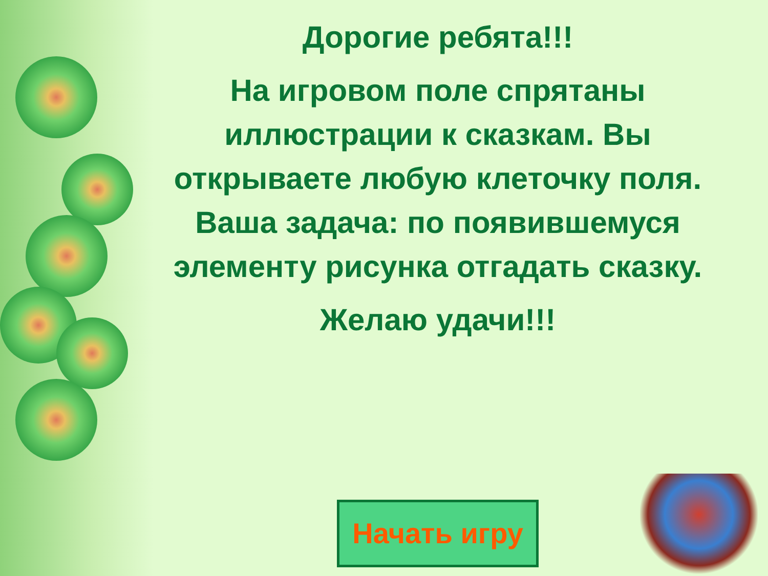Дорогие ребята!!!
На игровом поле спрятаны иллюстрации к сказкам. Вы открываете любую клеточку поля. Ваша задача: по появившемуся элементу рисунка отгадать сказку.
Желаю удачи!!!
Начать игру